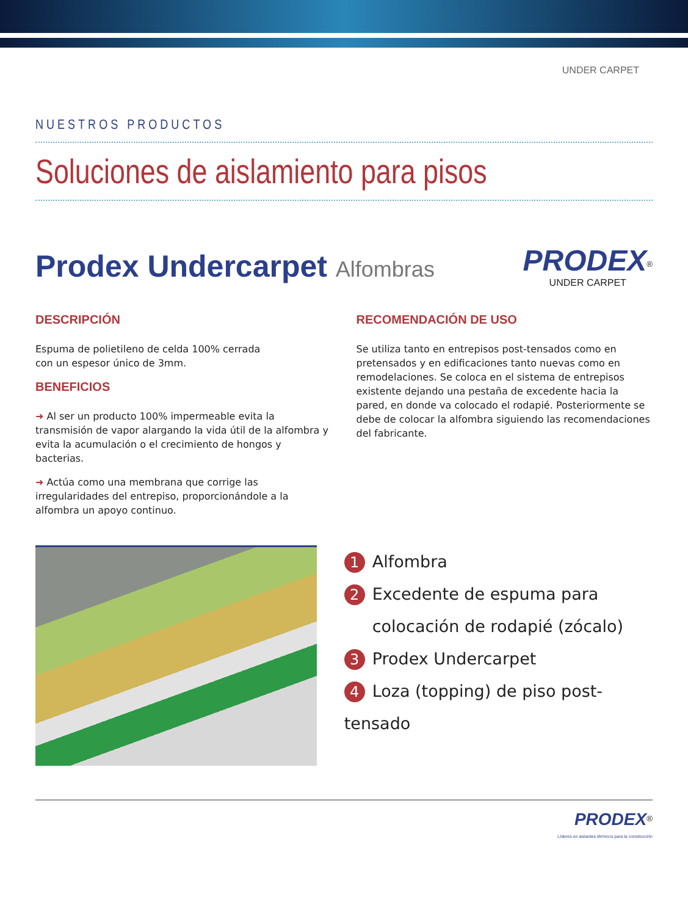UNDER CARPET
NUESTROS PRODUCTOS
Soluciones de aislamiento para pisos
Prodex Undercarpet Alfombras
PRODEX<sup>®</sup>
UNDER CARPET
DESCRIPCIÓN
Espuma de polietileno de celda 100% cerrada
con un espesor único de 3mm.
BENEFICIOS
➜ Al ser un producto 100% impermeable evita la transmisión de vapor alargando la vida útil de la alfombra y evita la acumulación o el crecimiento de hongos y bacterias.
➜ Actúa como una membrana que corrige las irregularidades del entrepiso, proporcionándole a la alfombra un apoyo continuo.
RECOMENDACIÓN DE USO
Se utiliza tanto en entrepisos post-tensados como en pretensados y en edificaciones tanto nuevas como en remodelaciones. Se coloca en el sistema de entrepisos existente dejando una pestaña de excedente hacia la pared, en donde va colocado el rodapié. Posteriormente se debe de colocar la alfombra siguiendo las recomendaciones del fabricante.
1 Alfombra
2 Excedente de espuma para
colocación de rodapié (zócalo)
3 Prodex Undercarpet
4 Loza (topping) de piso post-tensado
PRODEX<sup>®</sup>
Líderes en aislantes térmicos para la construcción